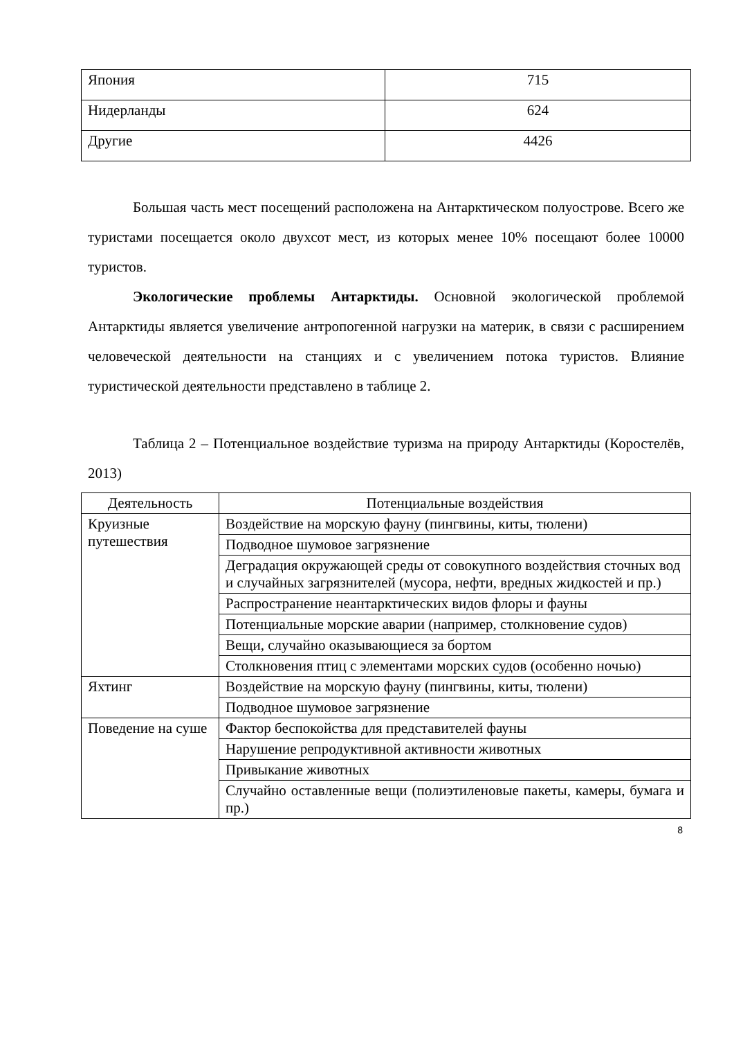| Япония | 715 |
| Нидерланды | 624 |
| Другие | 4426 |
Большая часть мест посещений расположена на Антарктическом полуострове. Всего же туристами посещается около двухсот мест, из которых менее 10% посещают более 10000 туристов.
Экологические проблемы Антарктиды. Основной экологической проблемой Антарктиды является увеличение антропогенной нагрузки на материк, в связи с расширением человеческой деятельности на станциях и с увеличением потока туристов. Влияние туристической деятельности представлено в таблице 2.
Таблица 2 – Потенциальное воздействие туризма на природу Антарктиды (Коростелёв, 2013)
| Деятельность | Потенциальные воздействия |
| --- | --- |
| Круизные путешествия | Воздействие на морскую фауну (пингвины, киты, тюлени) |
| | Подводное шумовое загрязнение |
| | Деградация окружающей среды от совокупного воздействия сточных вод и случайных загрязнителей (мусора, нефти, вредных жидкостей и пр.) |
| | Распространение неантарктических видов флоры и фауны |
| | Потенциальные морские аварии (например, столкновение судов) |
| | Вещи, случайно оказывающиеся за бортом |
| | Столкновения птиц с элементами морских судов (особенно ночью) |
| Яхтинг | Воздействие на морскую фауну (пингвины, киты, тюлени) |
| | Подводное шумовое загрязнение |
| Поведение на суше | Фактор беспокойства для представителей фауны |
| | Нарушение репродуктивной активности животных |
| | Привыкание животных |
| | Случайно оставленные вещи (полиэтиленовые пакеты, камеры, бумага и пр.) |
8